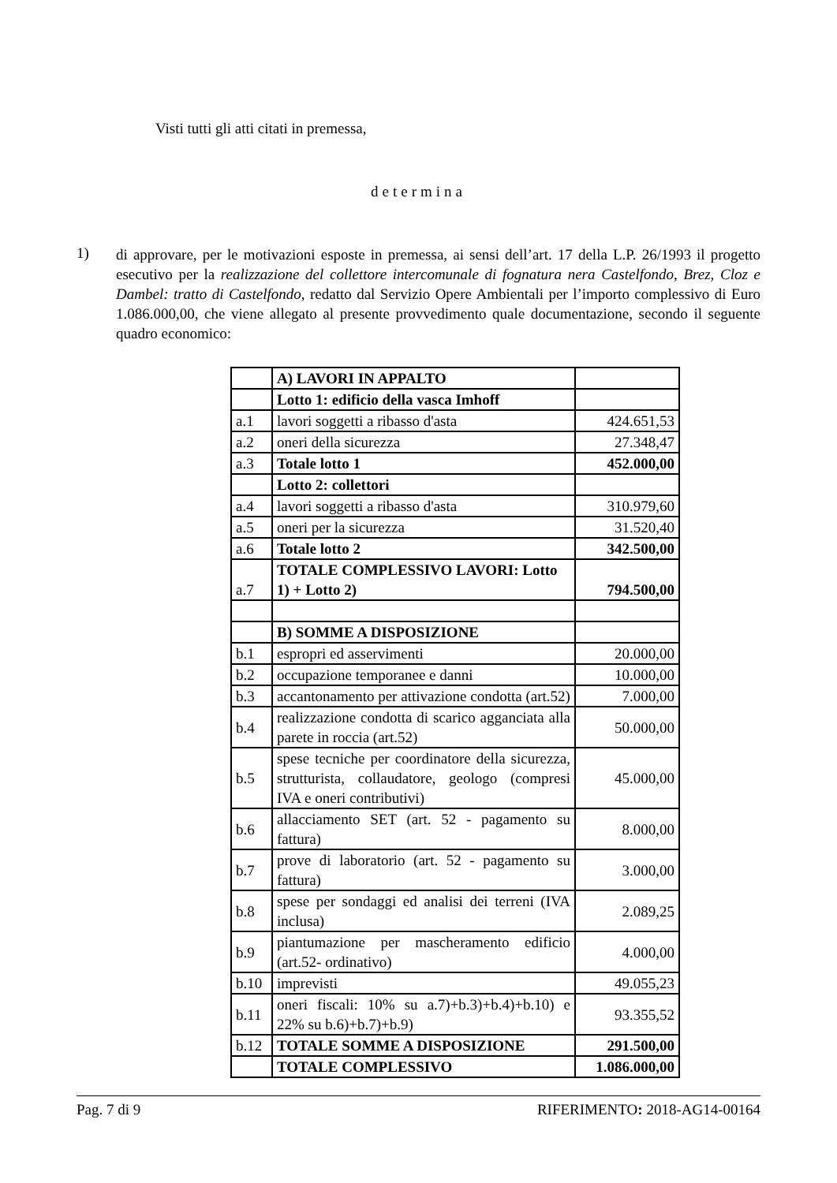Visti tutti gli atti citati in premessa,
determina
1)
di approvare, per le motivazioni esposte in premessa, ai sensi dell’art. 17 della L.P. 26/1993 il progetto esecutivo per la realizzazione del collettore intercomunale di fognatura nera Castelfondo, Brez, Cloz e Dambel: tratto di Castelfondo, redatto dal Servizio Opere Ambientali per l’importo complessivo di Euro 1.086.000,00, che viene allegato al presente provvedimento quale documentazione, secondo il seguente quadro economico:
| | A) LAVORI IN APPALTO | |
| | Lotto 1: edificio della vasca Imhoff | |
| a.1 | lavori soggetti a ribasso d'asta | 424.651,53 |
| a.2 | oneri della sicurezza | 27.348,47 |
| a.3 | Totale lotto 1 | 452.000,00 |
| | Lotto 2: collettori | |
| a.4 | lavori soggetti a ribasso d'asta | 310.979,60 |
| a.5 | oneri per la sicurezza | 31.520,40 |
| a.6 | Totale lotto 2 | 342.500,00 |
| a.7 | TOTALE COMPLESSIVO LAVORI: Lotto 1) + Lotto 2) | 794.500,00 |
| | B) SOMME A DISPOSIZIONE | |
| b.1 | espropri ed asservimenti | 20.000,00 |
| b.2 | occupazione temporanee e danni | 10.000,00 |
| b.3 | accantonamento per attivazione condotta (art.52) | 7.000,00 |
| b.4 | realizzazione condotta di scarico agganciata alla parete in roccia (art.52) | 50.000,00 |
| b.5 | spese tecniche per coordinatore della sicurezza, strutturista, collaudatore, geologo (compresi IVA e oneri contributivi) | 45.000,00 |
| b.6 | allacciamento SET (art. 52 - pagamento su fattura) | 8.000,00 |
| b.7 | prove di laboratorio (art. 52 - pagamento su fattura) | 3.000,00 |
| b.8 | spese per sondaggi ed analisi dei terreni (IVA inclusa) | 2.089,25 |
| b.9 | piantumazione per mascheramento edificio (art.52- ordinativo) | 4.000,00 |
| b.10 | imprevisti | 49.055,23 |
| b.11 | oneri fiscali: 10% su a.7)+b.3)+b.4)+b.10) e 22% su b.6)+b.7)+b.9) | 93.355,52 |
| b.12 | TOTALE SOMME A DISPOSIZIONE | 291.500,00 |
| | TOTALE COMPLESSIVO | 1.086.000,00 |
Pag. 7 di 9 RIFERIMENTO: 2018-AG14-00164